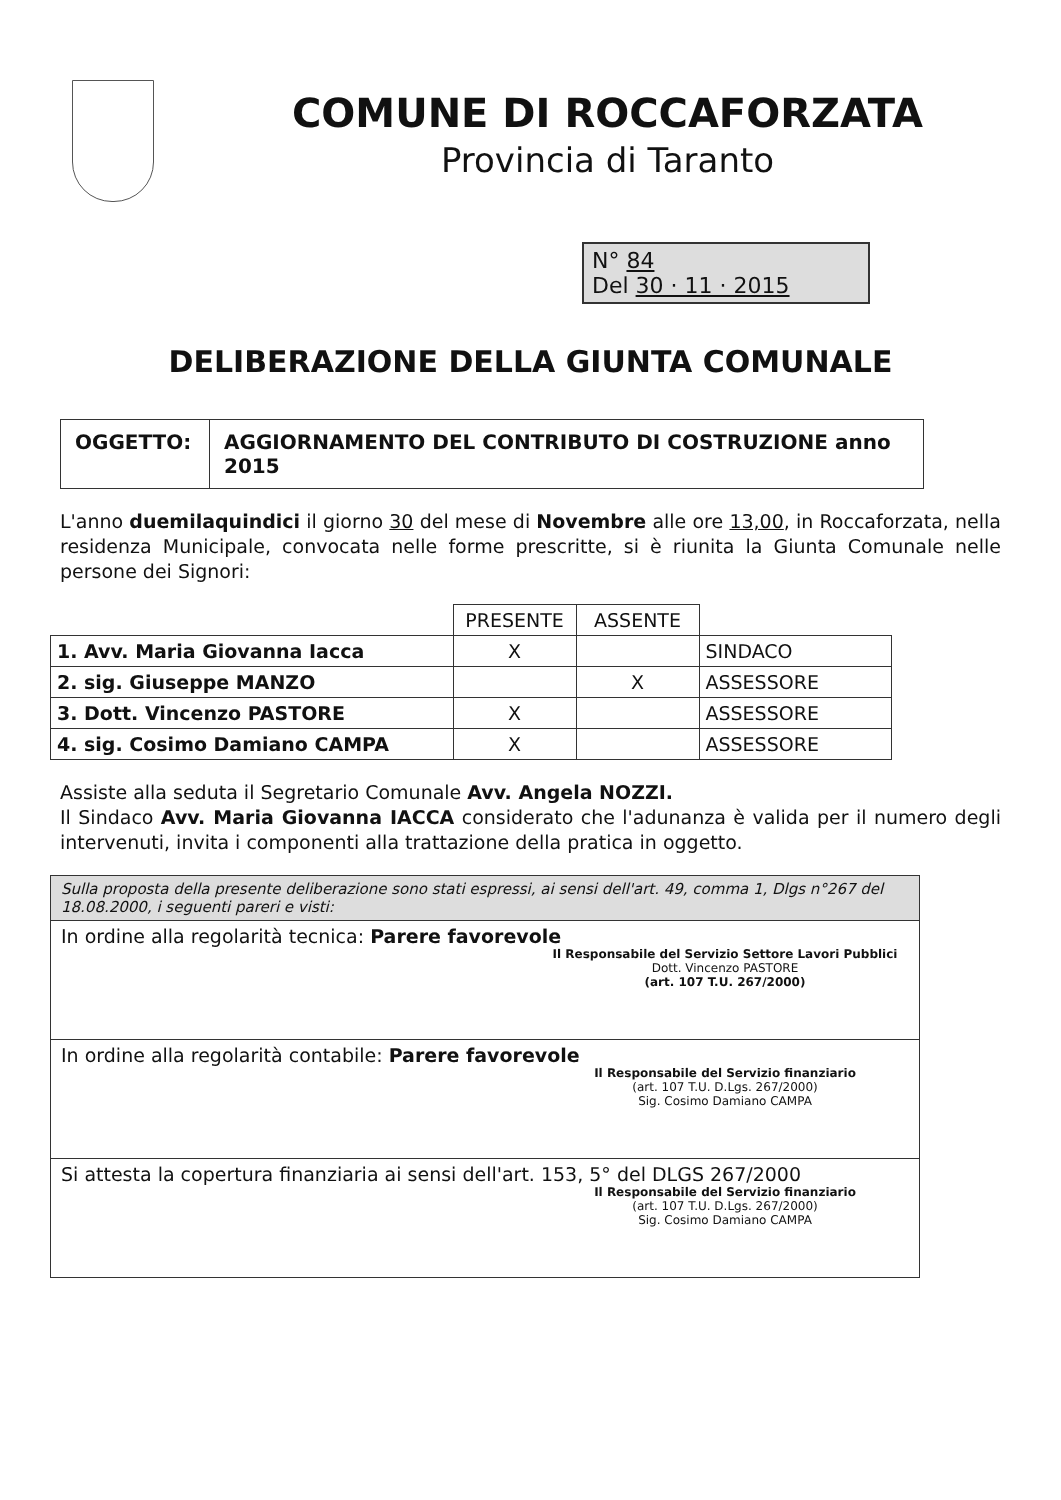COMUNE DI ROCCAFORZATA
Provincia di Taranto
N° 84
Del 30 · 11 · 2015
DELIBERAZIONE DELLA GIUNTA COMUNALE
| OGGETTO: | AGGIORNAMENTO DEL CONTRIBUTO DI COSTRUZIONE anno 2015 |
L'anno duemilaquindici il giorno 30 del mese di Novembre alle ore 13,00, in Roccaforzata, nella residenza Municipale, convocata nelle forme prescritte, si è riunita la Giunta Comunale nelle persone dei Signori:
| | PRESENTE | ASSENTE | |
| 1. Avv. Maria Giovanna Iacca | X | | SINDACO |
| 2. sig. Giuseppe MANZO | | X | ASSESSORE |
| 3. Dott. Vincenzo PASTORE | X | | ASSESSORE |
| 4. sig. Cosimo Damiano CAMPA | X | | ASSESSORE |
Assiste alla seduta il Segretario Comunale Avv. Angela NOZZI.
Il Sindaco Avv. Maria Giovanna IACCA considerato che l'adunanza è valida per il numero degli intervenuti, invita i componenti alla trattazione della pratica in oggetto.
| Sulla proposta della presente deliberazione sono stati espressi, ai sensi dell'art. 49, comma 1, Dlgs n°267 del 18.08.2000, i seguenti pareri e visti: |
| In ordine alla regolarità tecnica: Parere favorevole Il Responsabile del Servizio Settore Lavori Pubblici Dott. Vincenzo PASTORE (art. 107 T.U. 267/2000) |
| In ordine alla regolarità contabile: Parere favorevole Il Responsabile del Servizio finanziario (art. 107 T.U. D.Lgs. 267/2000) Sig. Cosimo Damiano CAMPA |
| Si attesta la copertura finanziaria ai sensi dell'art. 153, 5° del DLGS 267/2000 Il Responsabile del Servizio finanziario (art. 107 T.U. D.Lgs. 267/2000) Sig. Cosimo Damiano CAMPA |